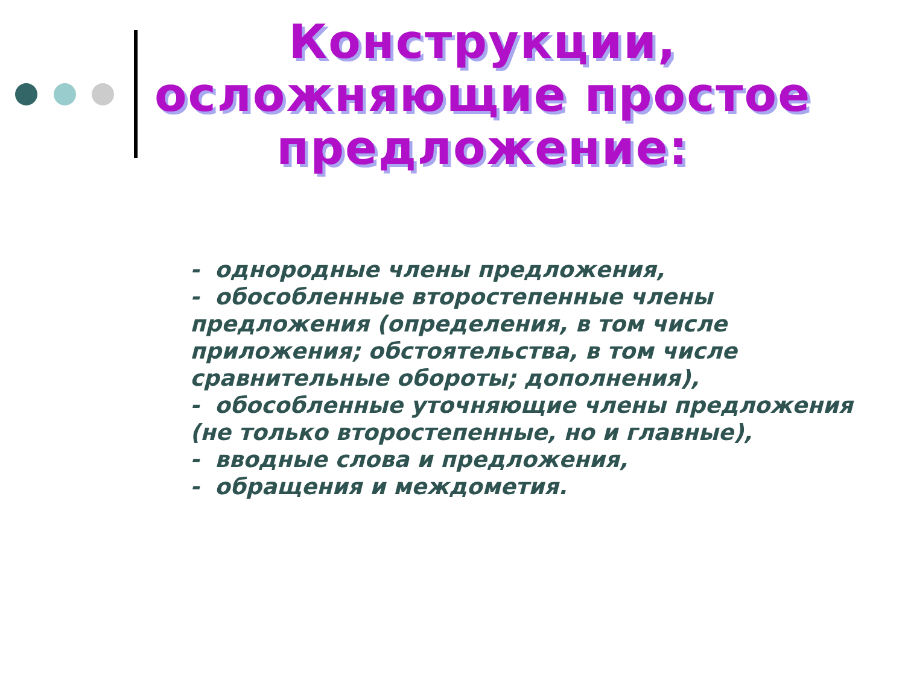Конструкции, осложняющие простое предложение:
- однородные члены предложения,
- обособленные второстепенные члены предложения (определения, в том числе приложения; обстоятельства, в том числе сравнительные обороты; дополнения),
- обособленные уточняющие члены предложения (не только второстепенные, но и главные),
- вводные слова и предложения,
- обращения и междометия.